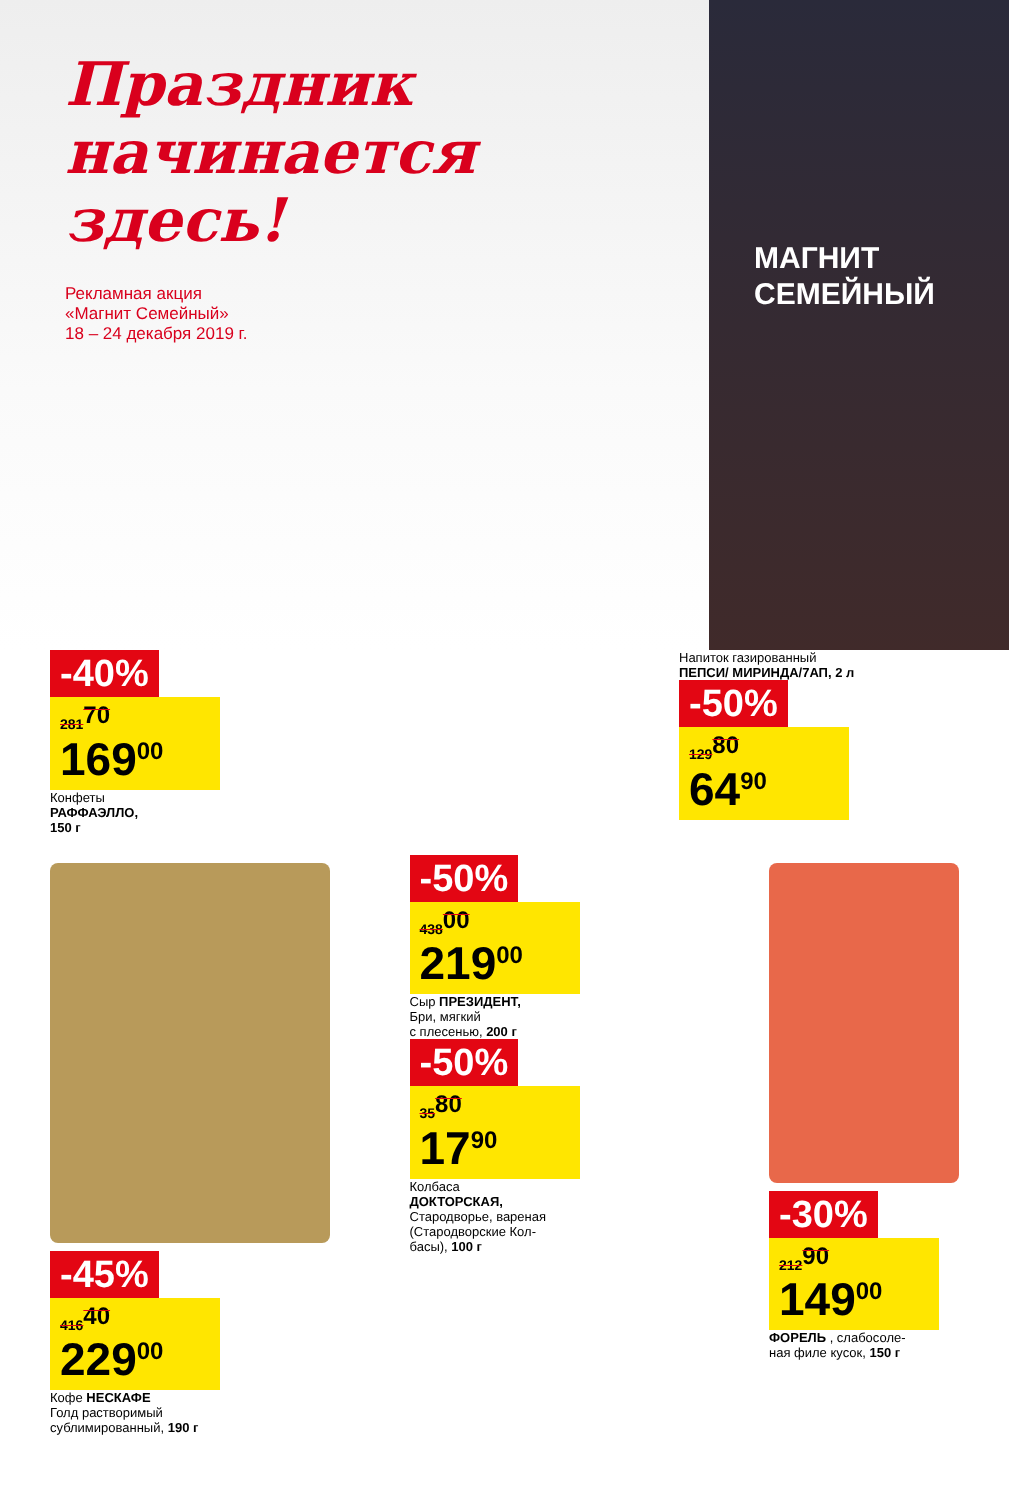Праздник начинается здесь!
Рекламная акция
«Магнит Семейный»
18 – 24 декабря 2019 г.
МАГНИТ
СЕМЕЙНЫЙ
-40%
281<sup>70</sup>
169<sup>00</sup>
Конфеты
РАФФАЭЛЛО,
150 г
Напиток газированный
ПЕПСИ/ МИРИНДА/7АП, 2 л
-50%
129<sup>80</sup>
64<sup>90</sup>
-45%
416<sup>40</sup>
229<sup>00</sup>
Кофе НЕСКАФЕ
Голд растворимый
сублимированный, 190 г
-50%
438<sup>00</sup>
219<sup>00</sup>
Сыр ПРЕЗИДЕНТ,
Бри, мягкий
с плесенью, 200 г
-50%
35<sup>80</sup>
17<sup>90</sup>
Колбаса
ДОКТОРСКАЯ,
Стародворье, вареная
(Стародворские Кол-
басы), 100 г
-30%
212<sup>90</sup>
149<sup>00</sup>
ФОРЕЛЬ , слабосоле-
ная филе кусок, 150 г